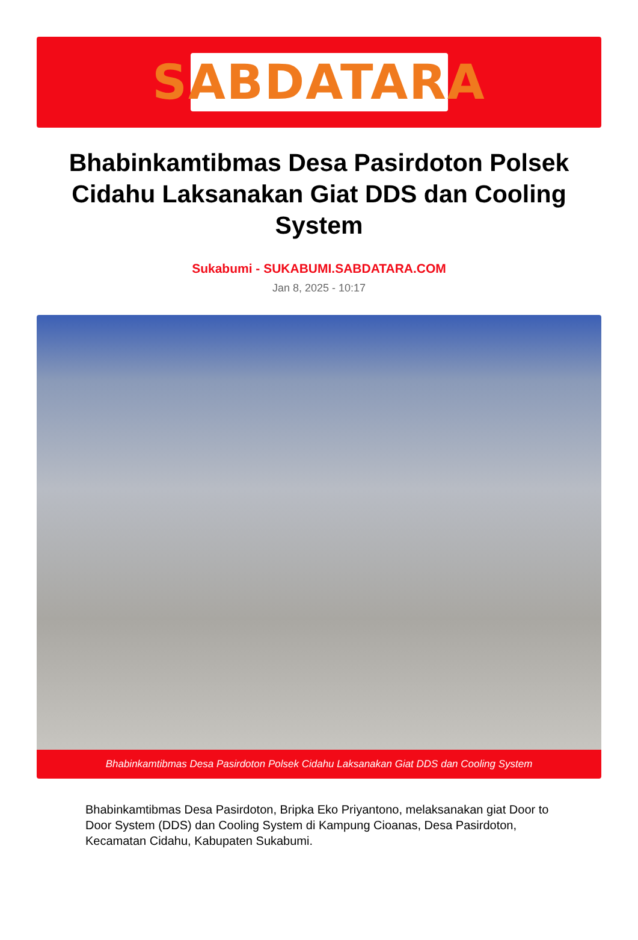SABDATARA
Bhabinkamtibmas Desa Pasirdoton Polsek Cidahu Laksanakan Giat DDS dan Cooling System
Sukabumi - SUKABUMI.SABDATARA.COM
Jan 8, 2025 - 10:17
Bhabinkamtibmas Desa Pasirdoton Polsek Cidahu Laksanakan Giat DDS dan Cooling System
Bhabinkamtibmas Desa Pasirdoton, Bripka Eko Priyantono, melaksanakan giat Door to Door System (DDS) dan Cooling System di Kampung Cioanas, Desa Pasirdoton, Kecamatan Cidahu, Kabupaten Sukabumi.